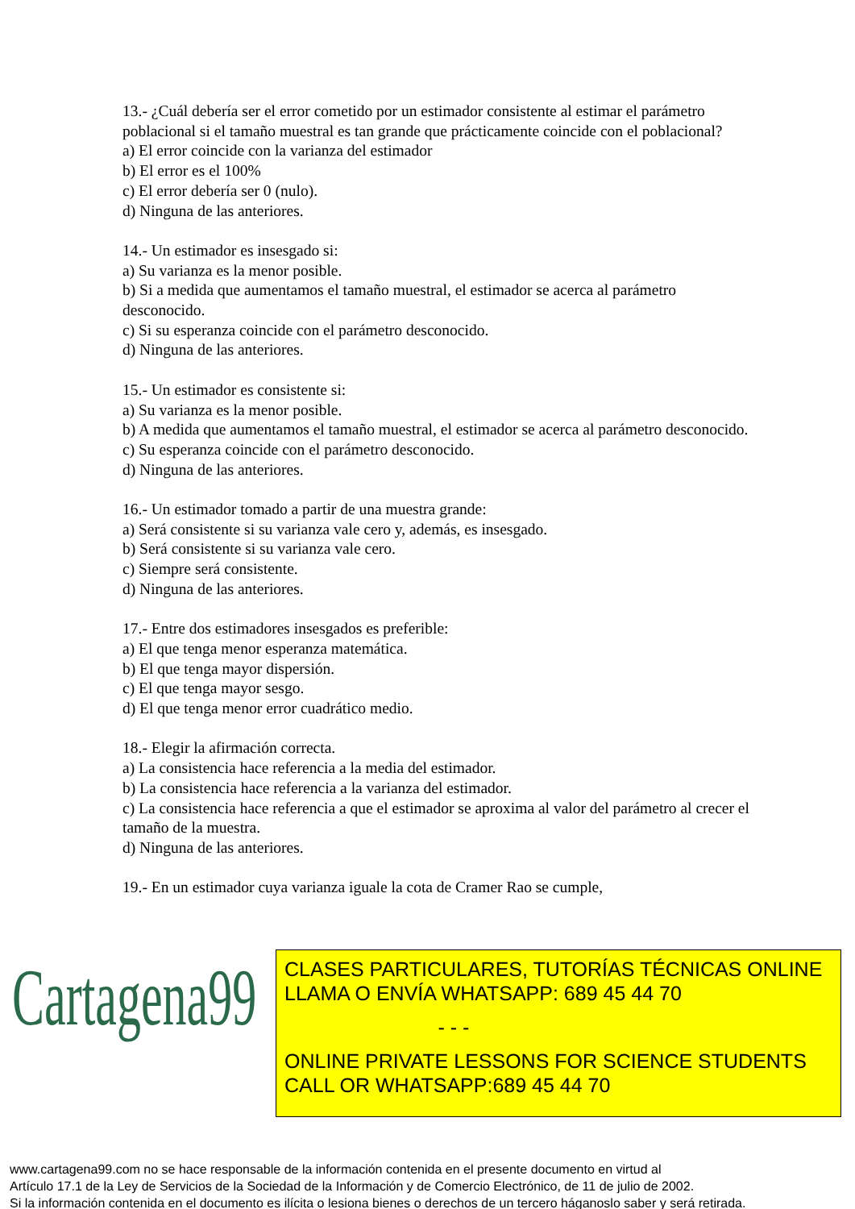13.- ¿Cuál debería ser el error cometido por un estimador consistente al estimar el parámetro poblacional si el tamaño muestral es tan grande que prácticamente coincide con el poblacional?
a) El error coincide con la varianza del estimador
b) El error es el 100%
c) El error debería ser 0 (nulo).
d) Ninguna de las anteriores.
14.- Un estimador es insesgado si:
a) Su varianza es la menor posible.
b) Si a medida que aumentamos el tamaño muestral, el estimador se acerca al parámetro desconocido.
c) Si su esperanza coincide con el parámetro desconocido.
d) Ninguna de las anteriores.
15.- Un estimador es consistente si:
a) Su varianza es la menor posible.
b) A medida que aumentamos el tamaño muestral, el estimador se acerca al parámetro desconocido.
c) Su esperanza coincide con el parámetro desconocido.
d) Ninguna de las anteriores.
16.- Un estimador tomado a partir de una muestra grande:
a) Será consistente si su varianza vale cero y, además, es insesgado.
b) Será consistente si su varianza vale cero.
c) Siempre será consistente.
d) Ninguna de las anteriores.
17.- Entre dos estimadores insesgados es preferible:
a) El que tenga menor esperanza matemática.
b) El que tenga mayor dispersión.
c) El que tenga mayor sesgo.
d) El que tenga menor error cuadrático medio.
18.- Elegir la afirmación correcta.
a) La consistencia hace referencia a la media del estimador.
b) La consistencia hace referencia a la varianza del estimador.
c) La consistencia hace referencia a que el estimador se aproxima al valor del parámetro al crecer el tamaño de la muestra.
d) Ninguna de las anteriores.
19.- En un estimador cuya varianza iguale la cota de Cramer Rao se cumple,
Cartagena99
CLASES PARTICULARES, TUTORÍAS TÉCNICAS ONLINE
LLAMA O ENVÍA WHATSAPP: 689 45 44 70
- - -
ONLINE PRIVATE LESSONS FOR SCIENCE STUDENTS
CALL OR WHATSAPP:689 45 44 70
www.cartagena99.com no se hace responsable de la información contenida en el presente documento en virtud al
Artículo 17.1 de la Ley de Servicios de la Sociedad de la Información y de Comercio Electrónico, de 11 de julio de 2002.
Si la información contenida en el documento es ilícita o lesiona bienes o derechos de un tercero háganoslo saber y será retirada.